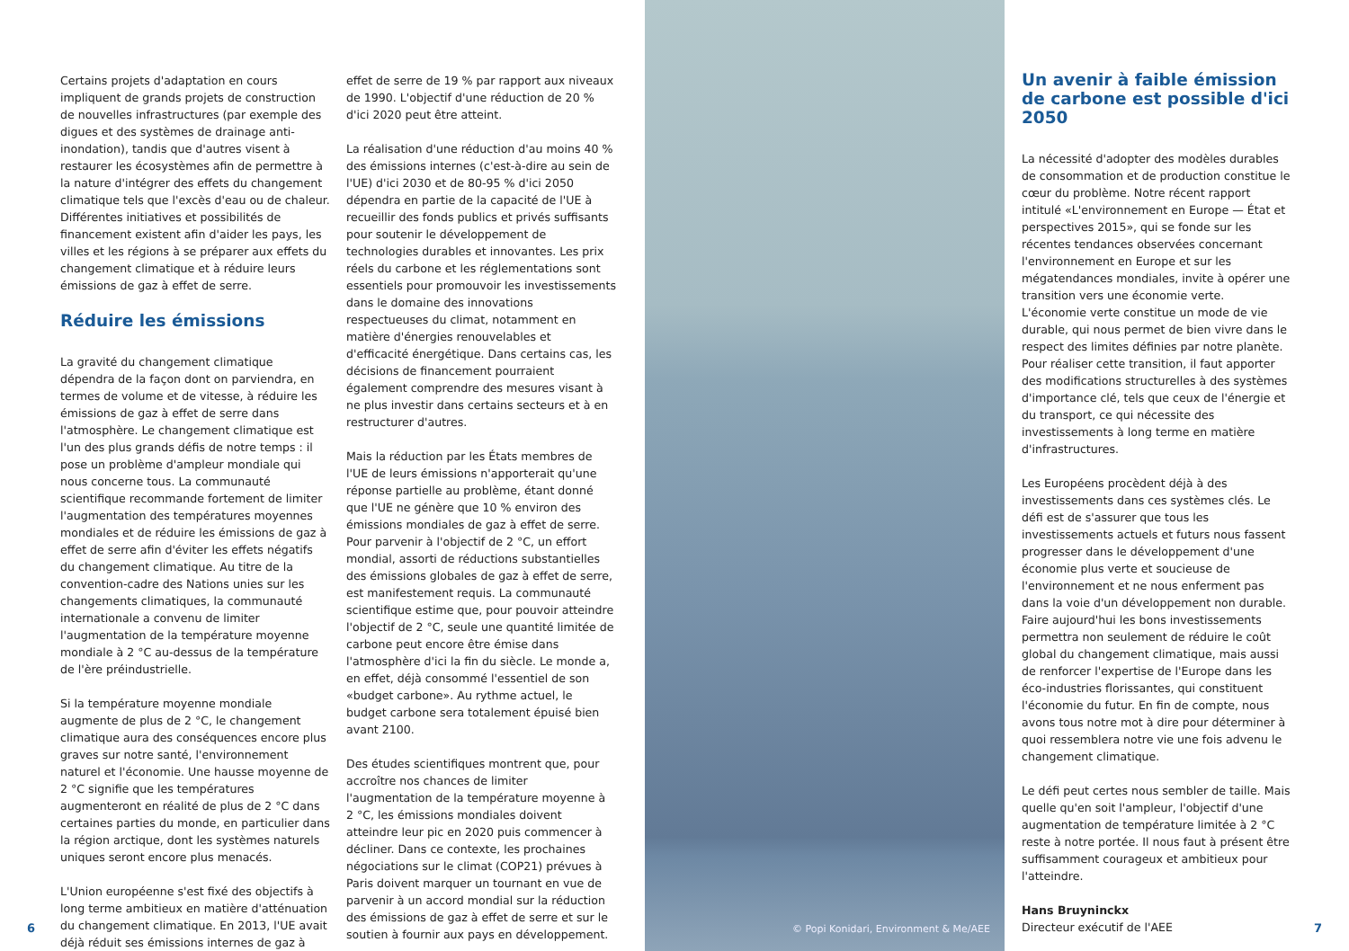Certains projets d'adaptation en cours impliquent de grands projets de construction de nouvelles infrastructures (par exemple des digues et des systèmes de drainage anti-inondation), tandis que d'autres visent à restaurer les écosystèmes afin de permettre à la nature d'intégrer des effets du changement climatique tels que l'excès d'eau ou de chaleur. Différentes initiatives et possibilités de financement existent afin d'aider les pays, les villes et les régions à se préparer aux effets du changement climatique et à réduire leurs émissions de gaz à effet de serre.
Réduire les émissions
La gravité du changement climatique dépendra de la façon dont on parviendra, en termes de volume et de vitesse, à réduire les émissions de gaz à effet de serre dans l'atmosphère. Le changement climatique est l'un des plus grands défis de notre temps : il pose un problème d'ampleur mondiale qui nous concerne tous. La communauté scientifique recommande fortement de limiter l'augmentation des températures moyennes mondiales et de réduire les émissions de gaz à effet de serre afin d'éviter les effets négatifs du changement climatique. Au titre de la convention-cadre des Nations unies sur les changements climatiques, la communauté internationale a convenu de limiter l'augmentation de la température moyenne mondiale à 2 °C au-dessus de la température de l'ère préindustrielle.
Si la température moyenne mondiale augmente de plus de 2 °C, le changement climatique aura des conséquences encore plus graves sur notre santé, l'environnement naturel et l'économie. Une hausse moyenne de 2 °C signifie que les températures augmenteront en réalité de plus de 2 °C dans certaines parties du monde, en particulier dans la région arctique, dont les systèmes naturels uniques seront encore plus menacés.
L'Union européenne s'est fixé des objectifs à long terme ambitieux en matière d'atténuation du changement climatique. En 2013, l'UE avait déjà réduit ses émissions internes de gaz à
effet de serre de 19 % par rapport aux niveaux de 1990. L'objectif d'une réduction de 20 % d'ici 2020 peut être atteint.
La réalisation d'une réduction d'au moins 40 % des émissions internes (c'est-à-dire au sein de l'UE) d'ici 2030 et de 80-95 % d'ici 2050 dépendra en partie de la capacité de l'UE à recueillir des fonds publics et privés suffisants pour soutenir le développement de technologies durables et innovantes. Les prix réels du carbone et les réglementations sont essentiels pour promouvoir les investissements dans le domaine des innovations respectueuses du climat, notamment en matière d'énergies renouvelables et d'efficacité énergétique. Dans certains cas, les décisions de financement pourraient également comprendre des mesures visant à ne plus investir dans certains secteurs et à en restructurer d'autres.
Mais la réduction par les États membres de l'UE de leurs émissions n'apporterait qu'une réponse partielle au problème, étant donné que l'UE ne génère que 10 % environ des émissions mondiales de gaz à effet de serre. Pour parvenir à l'objectif de 2 °C, un effort mondial, assorti de réductions substantielles des émissions globales de gaz à effet de serre, est manifestement requis. La communauté scientifique estime que, pour pouvoir atteindre l'objectif de 2 °C, seule une quantité limitée de carbone peut encore être émise dans l'atmosphère d'ici la fin du siècle. Le monde a, en effet, déjà consommé l'essentiel de son «budget carbone». Au rythme actuel, le budget carbone sera totalement épuisé bien avant 2100.
Des études scientifiques montrent que, pour accroître nos chances de limiter l'augmentation de la température moyenne à 2 °C, les émissions mondiales doivent atteindre leur pic en 2020 puis commencer à décliner. Dans ce contexte, les prochaines négociations sur le climat (COP21) prévues à Paris doivent marquer un tournant en vue de parvenir à un accord mondial sur la réduction des émissions de gaz à effet de serre et sur le soutien à fournir aux pays en développement.
© Popi Konidari, Environment & Me/AEE
Un avenir à faible émission de carbone est possible d'ici 2050
La nécessité d'adopter des modèles durables de consommation et de production constitue le cœur du problème. Notre récent rapport intitulé «L'environnement en Europe — État et perspectives 2015», qui se fonde sur les récentes tendances observées concernant l'environnement en Europe et sur les mégatendances mondiales, invite à opérer une transition vers une économie verte. L'économie verte constitue un mode de vie durable, qui nous permet de bien vivre dans le respect des limites définies par notre planète. Pour réaliser cette transition, il faut apporter des modifications structurelles à des systèmes d'importance clé, tels que ceux de l'énergie et du transport, ce qui nécessite des investissements à long terme en matière d'infrastructures.
Les Européens procèdent déjà à des investissements dans ces systèmes clés. Le défi est de s'assurer que tous les investissements actuels et futurs nous fassent progresser dans le développement d'une économie plus verte et soucieuse de l'environnement et ne nous enferment pas dans la voie d'un développement non durable. Faire aujourd'hui les bons investissements permettra non seulement de réduire le coût global du changement climatique, mais aussi de renforcer l'expertise de l'Europe dans les éco-industries florissantes, qui constituent l'économie du futur. En fin de compte, nous avons tous notre mot à dire pour déterminer à quoi ressemblera notre vie une fois advenu le changement climatique.
Le défi peut certes nous sembler de taille. Mais quelle qu'en soit l'ampleur, l'objectif d'une augmentation de température limitée à 2 °C reste à notre portée. Il nous faut à présent être suffisamment courageux et ambitieux pour l'atteindre.
Hans Bruyninckx
Directeur exécutif de l'AEE
6 7